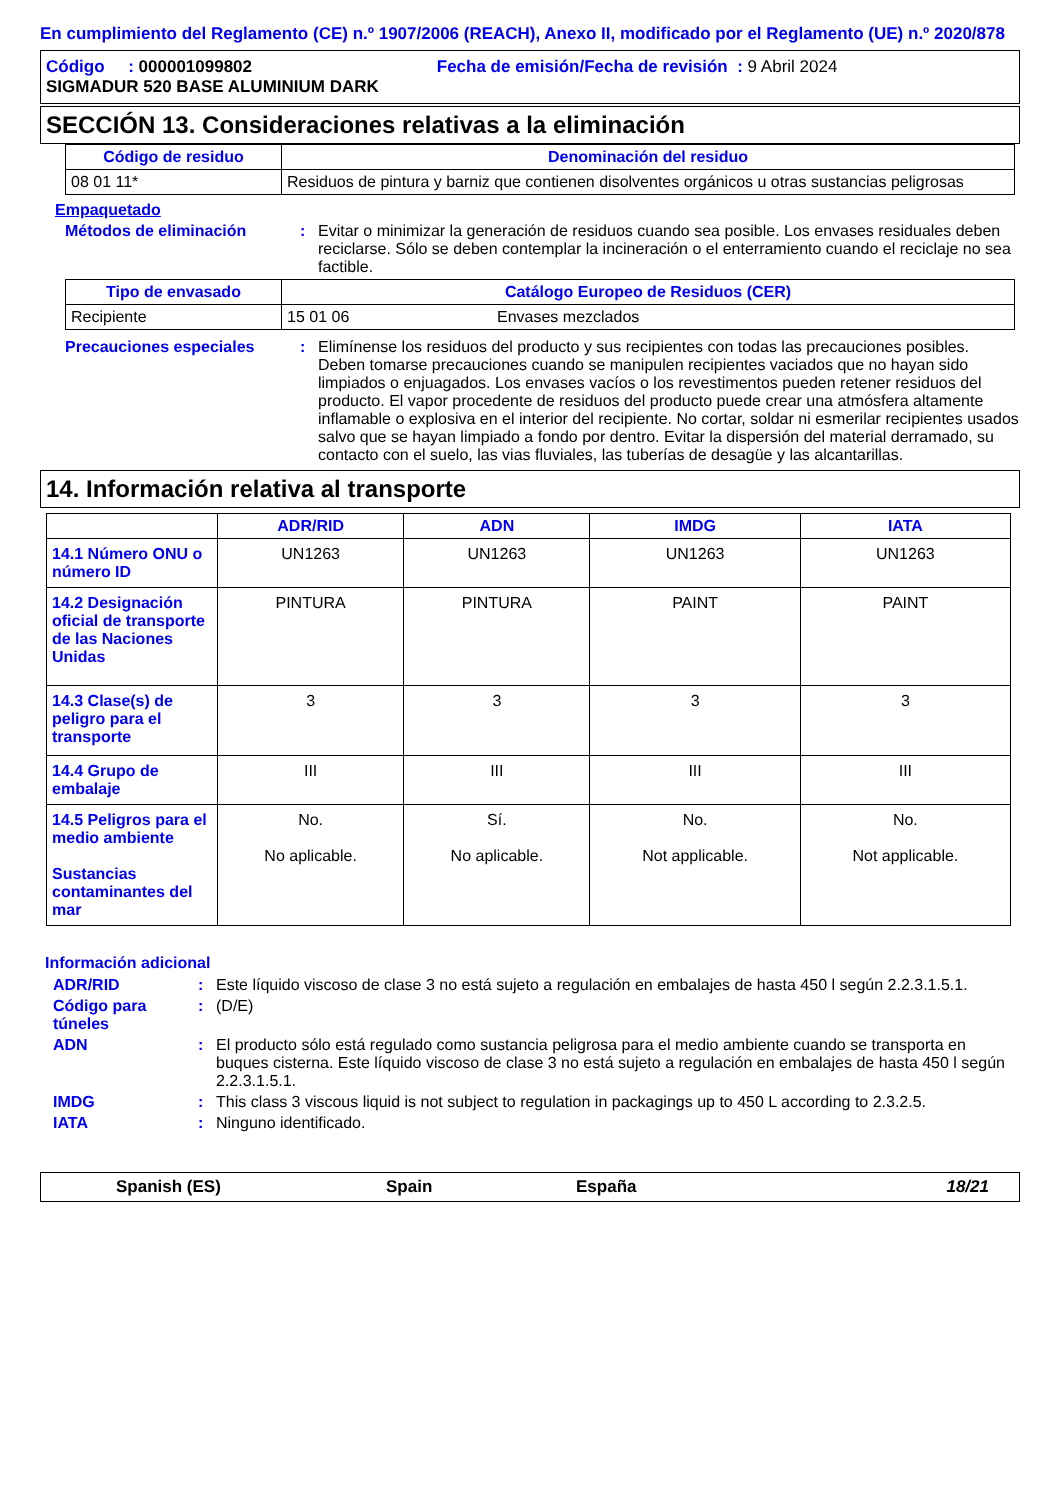En cumplimiento del Reglamento (CE) n.º 1907/2006 (REACH), Anexo II, modificado por el Reglamento (UE) n.º 2020/878
Código : 000001099802 Fecha de emisión/Fecha de revisión : 9 Abril 2024
SIGMADUR 520 BASE ALUMINIUM DARK
SECCIÓN 13. Consideraciones relativas a la eliminación
| Código de residuo | Denominación del residuo |
| --- | --- |
| 08 01 11* | Residuos de pintura y barniz que contienen disolventes orgánicos u otras sustancias peligrosas |
Empaquetado
Métodos de eliminación : Evitar o minimizar la generación de residuos cuando sea posible. Los envases residuales deben reciclarse. Sólo se deben contemplar la incineración o el enterramiento cuando el reciclaje no sea factible.
| Tipo de envasado | Catálogo Europeo de Residuos (CER) | |
| --- | --- | --- |
| Recipiente | 15 01 06 | Envases mezclados |
Precauciones especiales : Elimínense los residuos del producto y sus recipientes con todas las precauciones posibles. Deben tomarse precauciones cuando se manipulen recipientes vaciados que no hayan sido limpiados o enjuagados. Los envases vacíos o los revestimentos pueden retener residuos del producto. El vapor procedente de residuos del producto puede crear una atmósfera altamente inflamable o explosiva en el interior del recipiente. No cortar, soldar ni esmerilar recipientes usados salvo que se hayan limpiado a fondo por dentro. Evitar la dispersión del material derramado, su contacto con el suelo, las vias fluviales, las tuberías de desagüe y las alcantarillas.
14. Información relativa al transporte
| | ADR/RID | ADN | IMDG | IATA |
| 14.1 Número ONU o número ID | UN1263 | UN1263 | UN1263 | UN1263 |
| 14.2 Designación oficial de transporte de las Naciones Unidas | PINTURA | PINTURA | PAINT | PAINT |
| 14.3 Clase(s) de peligro para el transporte | 3 | 3 | 3 | 3 |
| 14.4 Grupo de embalaje | III | III | III | III |
| 14.5 Peligros para el medio ambiente Sustancias contaminantes del mar | No. No aplicable. | Sí. No aplicable. | No. Not applicable. | No. Not applicable. |
Información adicional
ADR/RID : Este líquido viscoso de clase 3 no está sujeto a regulación en embalajes de hasta 450 l según 2.2.3.1.5.1.
Código para túneles
: (D/E)
ADN : El producto sólo está regulado como sustancia peligrosa para el medio ambiente cuando se transporta en buques cisterna. Este líquido viscoso de clase 3 no está sujeto a regulación en embalajes de hasta 450 l según 2.2.3.1.5.1.
IMDG : This class 3 viscous liquid is not subject to regulation in packagings up to 450 L according to 2.3.2.5.
IATA : Ninguno identificado.
Spanish (ES) Spain España 18/21